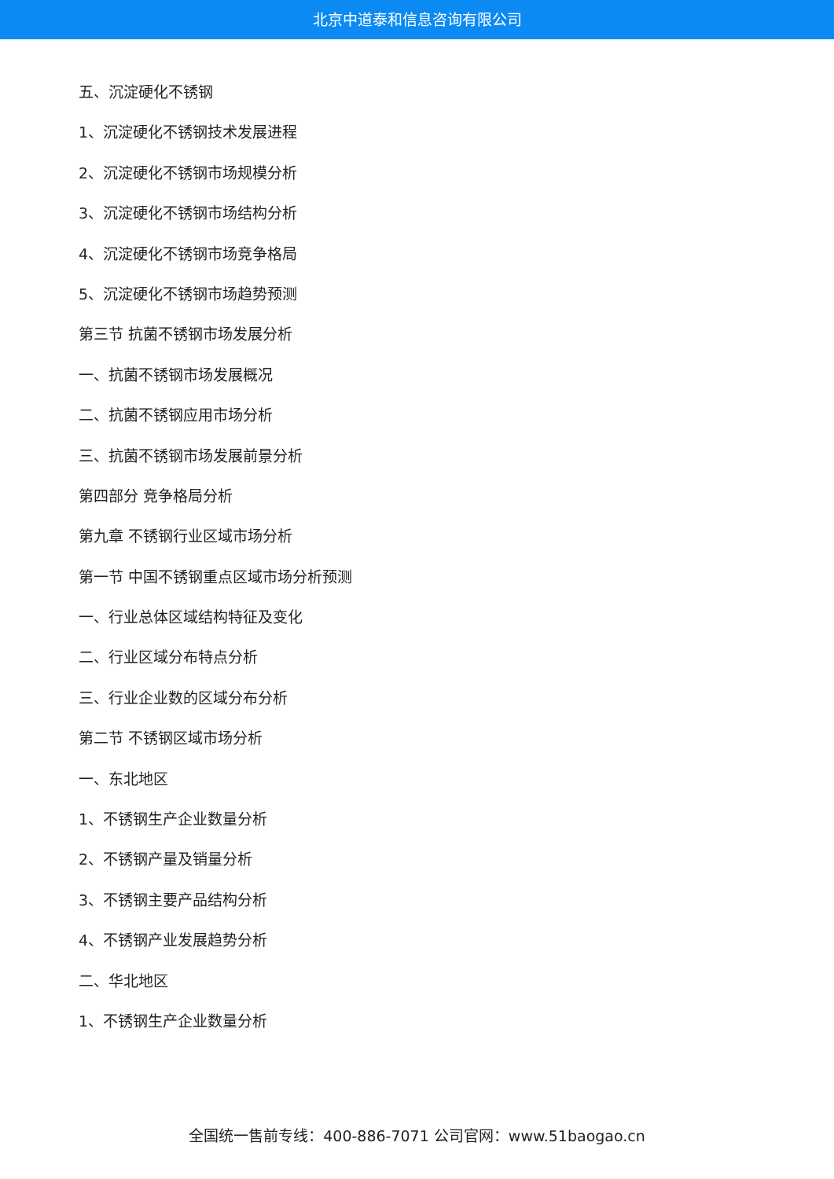北京中道泰和信息咨询有限公司
五、沉淀硬化不锈钢
1、沉淀硬化不锈钢技术发展进程
2、沉淀硬化不锈钢市场规模分析
3、沉淀硬化不锈钢市场结构分析
4、沉淀硬化不锈钢市场竞争格局
5、沉淀硬化不锈钢市场趋势预测
第三节 抗菌不锈钢市场发展分析
一、抗菌不锈钢市场发展概况
二、抗菌不锈钢应用市场分析
三、抗菌不锈钢市场发展前景分析
第四部分 竞争格局分析
第九章 不锈钢行业区域市场分析
第一节 中国不锈钢重点区域市场分析预测
一、行业总体区域结构特征及变化
二、行业区域分布特点分析
三、行业企业数的区域分布分析
第二节 不锈钢区域市场分析
一、东北地区
1、不锈钢生产企业数量分析
2、不锈钢产量及销量分析
3、不锈钢主要产品结构分析
4、不锈钢产业发展趋势分析
二、华北地区
1、不锈钢生产企业数量分析
全国统一售前专线：400-886-7071 公司官网：www.51baogao.cn